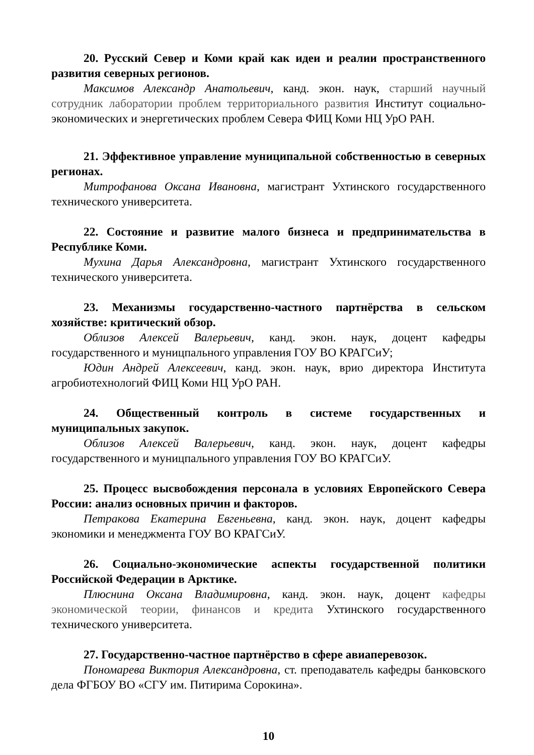20. Русский Север и Коми край как идеи и реалии пространственного развития северных регионов.
Максимов Александр Анатольевич, канд. экон. наук, старший научный сотрудник лаборатории проблем территориального развития Институт социально-экономических и энергетических проблем Севера ФИЦ Коми НЦ УрО РАН.
21. Эффективное управление муниципальной собственностью в северных регионах.
Митрофанова Оксана Ивановна, магистрант Ухтинского государственного технического университета.
22. Состояние и развитие малого бизнеса и предпринимательства в Республике Коми.
Мухина Дарья Александровна, магистрант Ухтинского государственного технического университета.
23. Механизмы государственно-частного партнёрства в сельском хозяйстве: критический обзор.
Облизов Алексей Валерьевич, канд. экон. наук, доцент кафедры государственного и муницпального управления ГОУ ВО КРАГСиУ;
Юдин Андрей Алексеевич, канд. экон. наук, врио директора Института агробиотехнологий ФИЦ Коми НЦ УрО РАН.
24. Общественный контроль в системе государственных и муниципальных закупок.
Облизов Алексей Валерьевич, канд. экон. наук, доцент кафедры государственного и муницпального управления ГОУ ВО КРАГСиУ.
25. Процесс высвобождения персонала в условиях Европейского Севера России: анализ основных причин и факторов.
Петракова Екатерина Евгеньевна, канд. экон. наук, доцент кафедры экономики и менеджмента ГОУ ВО КРАГСиУ.
26. Социально-экономические аспекты государственной политики Российской Федерации в Арктике.
Плюснина Оксана Владимировна, канд. экон. наук, доцент кафедры экономической теории, финансов и кредита Ухтинского государственного технического университета.
27. Государственно-частное партнёрство в сфере авиаперевозок.
Пономарева Виктория Александровна, ст. преподаватель кафедры банковского дела ФГБОУ ВО «СГУ им. Питирима Сорокина».
10